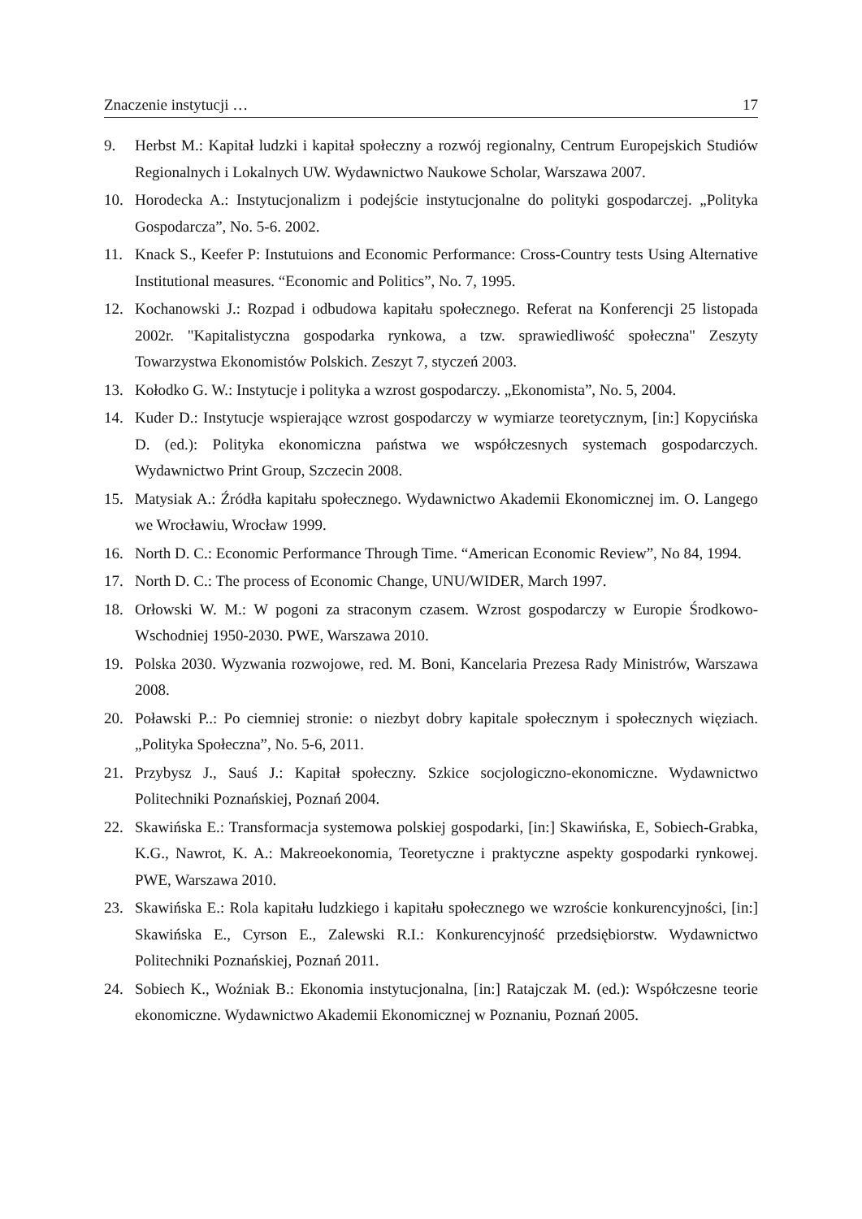Znaczenie instytucji … 17
9. Herbst M.: Kapitał ludzki i kapitał społeczny a rozwój regionalny, Centrum Europejskich Studiów Regionalnych i Lokalnych UW. Wydawnictwo Naukowe Scholar, Warszawa 2007.
10. Horodecka A.: Instytucjonalizm i podejście instytucjonalne do polityki gospodarczej. „Polityka Gospodarcza”, No. 5-6. 2002.
11. Knack S., Keefer P: Instutuions and Economic Performance: Cross-Country tests Using Alternative Institutional measures. “Economic and Politics”, No. 7, 1995.
12. Kochanowski J.: Rozpad i odbudowa kapitału społecznego. Referat na Konferencji 25 listopada 2002r. "Kapitalistyczna gospodarka rynkowa, a tzw. sprawiedliwość społeczna" Zeszyty Towarzystwa Ekonomistów Polskich. Zeszyt 7, styczeń 2003.
13. Kołodko G. W.: Instytucje i polityka a wzrost gospodarczy. „Ekonomista”, No. 5, 2004.
14. Kuder D.: Instytucje wspierające wzrost gospodarczy w wymiarze teoretycznym, [in:] Kopycińska D. (ed.): Polityka ekonomiczna państwa we współczesnych systemach gospodarczych. Wydawnictwo Print Group, Szczecin 2008.
15. Matysiak A.: Źródła kapitału społecznego. Wydawnictwo Akademii Ekonomicznej im. O. Langego we Wrocławiu, Wrocław 1999.
16. North D. C.: Economic Performance Through Time. “American Economic Review”, No 84, 1994.
17. North D. C.: The process of Economic Change, UNU/WIDER, March 1997.
18. Orłowski W. M.: W pogoni za straconym czasem. Wzrost gospodarczy w Europie Środkowo-Wschodniej 1950-2030. PWE, Warszawa 2010.
19. Polska 2030. Wyzwania rozwojowe, red. M. Boni, Kancelaria Prezesa Rady Ministrów, Warszawa 2008.
20. Poławski P..: Po ciemniej stronie: o niezbyt dobry kapitale społecznym i społecznych więziach. „Polityka Społeczna”, No. 5-6, 2011.
21. Przybysz J., Sauś J.: Kapitał społeczny. Szkice socjologiczno-ekonomiczne. Wydawnictwo Politechniki Poznańskiej, Poznań 2004.
22. Skawińska E.: Transformacja systemowa polskiej gospodarki, [in:] Skawińska, E, Sobiech-Grabka, K.G., Nawrot, K. A.: Makreoekonomia, Teoretyczne i praktyczne aspekty gospodarki rynkowej. PWE, Warszawa 2010.
23. Skawińska E.: Rola kapitału ludzkiego i kapitału społecznego we wzroście konkurencyjności, [in:] Skawińska E., Cyrson E., Zalewski R.I.: Konkurencyjność przedsiębiorstw. Wydawnictwo Politechniki Poznańskiej, Poznań 2011.
24. Sobiech K., Woźniak B.: Ekonomia instytucjonalna, [in:] Ratajczak M. (ed.): Współczesne teorie ekonomiczne. Wydawnictwo Akademii Ekonomicznej w Poznaniu, Poznań 2005.